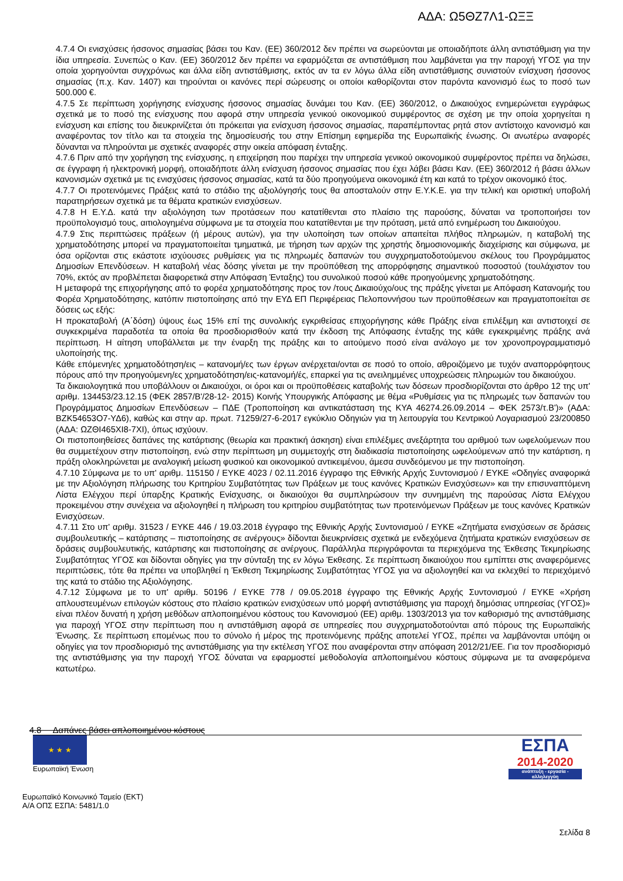ΑΔΑ: Ω5ΘΖ7Λ1-ΩΞΞ
4.7.4 Οι ενισχύσεις ήσσονος σημασίας βάσει του Καν. (ΕΕ) 360/2012 δεν πρέπει να σωρεύονται με οποιαδήποτε άλλη αντιστάθμιση για την ίδια υπηρεσία. Συνεπώς ο Καν. (ΕΕ) 360/2012 δεν πρέπει να εφαρμόζεται σε αντιστάθμιση που λαμβάνεται για την παροχή ΥΓΟΣ για την οποία χορηγούνται συγχρόνως και άλλα είδη αντιστάθμισης, εκτός αν τα εν λόγω άλλα είδη αντιστάθμισης συνιστούν ενίσχυση ήσσονος σημασίας (π.χ. Καν. 1407) και τηρούνται οι κανόνες περί σώρευσης οι οποίοι καθορίζονται στον παρόντα κανονισμό έως το ποσό των 500.000 €.
4.7.5 Σε περίπτωση χορήγησης ενίσχυσης ήσσονος σημασίας δυνάμει του Καν. (ΕΕ) 360/2012, ο Δικαιούχος ενημερώνεται εγγράφως σχετικά με το ποσό της ενίσχυσης που αφορά στην υπηρεσία γενικού οικονομικού συμφέροντος σε σχέση με την οποία χορηγείται η ενίσχυση και επίσης του διευκρινίζεται ότι πρόκειται για ενίσχυση ήσσονος σημασίας, παραπέμποντας ρητά στον αντίστοιχο κανονισμό και αναφέροντας τον τίτλο και τα στοιχεία της δημοσίευσής του στην Επίσημη εφημερίδα της Ευρωπαϊκής ένωσης. Οι ανωτέρω αναφορές δύνανται να πληρούνται με σχετικές αναφορές στην οικεία απόφαση ένταξης.
4.7.6 Πριν από την χορήγηση της ενίσχυσης, η επιχείρηση που παρέχει την υπηρεσία γενικού οικονομικού συμφέροντος πρέπει να δηλώσει, σε έγγραφη ή ηλεκτρονική μορφή, οποιαδήποτε άλλη ενίσχυση ήσσονος σημασίας που έχει λάβει βάσει Καν. (ΕΕ) 360/2012 ή βάσει άλλων κανονισμών σχετικά με τις ενισχύσεις ήσσονος σημασίας, κατά τα δύο προηγούμενα οικονομικά έτη και κατά το τρέχον οικονομικό έτος.
4.7.7 Οι προτεινόμενες Πράξεις κατά το στάδιο της αξιολόγησής τους θα αποσταλούν στην Ε.Υ.Κ.Ε. για την τελική και οριστική υποβολή παρατηρήσεων σχετικά με τα θέματα κρατικών ενισχύσεων.
4.7.8 Η Ε.Υ.Δ. κατά την αξιολόγηση των προτάσεων που κατατίθενται στο πλαίσιο της παρούσης, δύναται να τροποποιήσει τον προϋπολογισμό τους, αιτιολογημένα σύμφωνα με τα στοιχεία που κατατίθενται με την πρόταση, μετά από ενημέρωση του Δικαιούχου.
4.7.9 Στις περιπτώσεις πράξεων (ή μέρους αυτών), για την υλοποίηση των οποίων απαιτείται πλήθος πληρωμών, η καταβολή της χρηματοδότησης μπορεί να πραγματοποιείται τμηματικά, με τήρηση των αρχών της χρηστής δημοσιονομικής διαχείρισης και σύμφωνα, με όσα ορίζονται στις εκάστοτε ισχύουσες ρυθμίσεις για τις πληρωμές δαπανών του συγχρηματοδοτούμενου σκέλους του Προγράμματος Δημοσίων Επενδύσεων. Η καταβολή νέας δόσης γίνεται με την προϋπόθεση της απορρόφησης σημαντικού ποσοστού (τουλάχιστον του 70%, εκτός αν προβλέπεται διαφορετικά στην Απόφαση Ένταξης) του συνολικού ποσού κάθε προηγούμενης χρηματοδότησης.
Η μεταφορά της επιχορήγησης από το φορέα χρηματοδότησης προς τον /τους Δικαιούχο/ους της πράξης γίνεται με Απόφαση Κατανομής του Φορέα Χρηματοδότησης, κατόπιν πιστοποίησης από την ΕΥΔ ΕΠ Περιφέρειας Πελοποννήσου των προϋποθέσεων και πραγματοποιείται σε δόσεις ως εξής:
Η προκαταβολή (Α΄δόση) ύψους έως 15% επί της συνολικής εγκριθείσας επιχορήγησης κάθε Πράξης είναι επιλέξιμη και αντιστοιχεί σε συγκεκριμένα παραδοτέα τα οποία θα προσδιορισθούν κατά την έκδοση της Απόφασης ένταξης της κάθε εγκεκριμένης πράξης ανά περίπτωση. Η αίτηση υποβάλλεται με την έναρξη της πράξης και το αιτούμενο ποσό είναι ανάλογο με τον χρονοπρογραμματισμό υλοποίησής της.
Κάθε επόμενη/ες χρηματοδότηση/εις – κατανομή/ες των έργων ανέρχεται/ονται σε ποσό το οποίο, αθροιζόμενο με τυχόν αναπορρόφητους πόρους από την προηγούμενη/ες χρηματοδότηση/εις-κατανομή/ές, επαρκεί για τις ανειλημμένες υποχρεώσεις πληρωμών του δικαιούχου.
Τα δικαιολογητικά που υποβάλλουν οι Δικαιούχοι, οι όροι και οι προϋποθέσεις καταβολής των δόσεων προσδιορίζονται στο άρθρο 12 της υπ' αριθμ. 134453/23.12.15 (ΦΕΚ 2857/Β'/28-12- 2015) Κοινής Υπουργικής Απόφασης με θέμα «Ρυθμίσεις για τις πληρωμές των δαπανών του Προγράμματος Δημοσίων Επενδύσεων – ΠΔΕ (Τροποποίηση και αντικατάσταση της ΚΥΑ 46274.26.09.2014 – ΦΕΚ 2573/τ.Β')» (ΑΔΑ: ΒΖΚ54653Ο7-ΥΔ6), καθώς και στην αρ. πρωτ. 71259/27-6-2017 εγκύκλιο Οδηγιών για τη λειτουργία του Κεντρικού Λογαριασμού 23/200850 (ΑΔΑ: ΩΖΘΙ465ΧΙ8-7ΧΙ), όπως ισχύουν.
Οι πιστοποιηθείσες δαπάνες της κατάρτισης (θεωρία και πρακτική άσκηση) είναι επιλέξιμες ανεξάρτητα του αριθμού των ωφελούμενων που θα συμμετέχουν στην πιστοποίηση, ενώ στην περίπτωση μη συμμετοχής στη διαδικασία πιστοποίησης ωφελούμενων από την κατάρτιση, η πράξη ολοκληρώνεται με αναλογική μείωση φυσικού και οικονομικού αντικειμένου, άμεσα συνδεόμενου με την πιστοποίηση.
4.7.10 Σύμφωνα με το υπ' αριθμ. 115150 / ΕΥΚΕ 4023 / 02.11.2016 έγγραφο της Εθνικής Αρχής Συντονισμού / ΕΥΚΕ «Οδηγίες αναφορικά με την Αξιολόγηση πλήρωσης του Κριτηρίου Συμβατότητας των Πράξεων με τους κανόνες Κρατικών Ενισχύσεων» και την επισυναπτόμενη Λίστα Ελέγχου περί ύπαρξης Κρατικής Ενίσχυσης, οι δικαιούχοι θα συμπληρώσουν την συνημμένη της παρούσας Λίστα Ελέγχου προκειμένου στην συνέχεια να αξιολογηθεί η πλήρωση του κριτηρίου συμβατότητας των προτεινόμενων Πράξεων με τους κανόνες Κρατικών Ενισχύσεων.
4.7.11 Στο υπ' αριθμ. 31523 / ΕΥΚΕ 446 / 19.03.2018 έγγραφο της Εθνικής Αρχής Συντονισμού / ΕΥΚΕ «Ζητήματα ενισχύσεων σε δράσεις συμβουλευτικής – κατάρτισης – πιστοποίησης σε ανέργους» δίδονται διευκρινίσεις σχετικά με ενδεχόμενα ζητήματα κρατικών ενισχύσεων σε δράσεις συμβουλευτικής, κατάρτισης και πιστοποίησης σε ανέργους. Παράλληλα περιγράφονται τα περιεχόμενα της Έκθεσης Τεκμηρίωσης Συμβατότητας ΥΓΟΣ και δίδονται οδηγίες για την σύνταξη της εν λόγω Έκθεσης. Σε περίπτωση δικαιούχου που εμπίπτει στις αναφερόμενες περιπτώσεις, τότε θα πρέπει να υποβληθεί η Έκθεση Τεκμηρίωσης Συμβατότητας ΥΓΟΣ για να αξιολογηθεί και να εκλεχθεί το περιεχόμενό της κατά το στάδιο της Αξιολόγησης.
4.7.12 Σύμφωνα με το υπ' αριθμ. 50196 / ΕΥΚΕ 778 / 09.05.2018 έγγραφο της Εθνικής Αρχής Συντονισμού / ΕΥΚΕ «Χρήση απλουστευμένων επιλογών κόστους στο πλαίσιο κρατικών ενισχύσεων υπό μορφή αντιστάθμισης για παροχή δημόσιας υπηρεσίας (ΥΓΟΣ)» είναι πλέον δυνατή η χρήση μεθόδων απλοποιημένου κόστους του Κανονισμού (ΕΕ) αριθμ. 1303/2013 για τον καθορισμό της αντιστάθμισης για παροχή ΥΓΟΣ στην περίπτωση που η αντιστάθμιση αφορά σε υπηρεσίες που συγχρηματοδοτούνται από πόρους της Ευρωπαϊκής Ένωσης. Σε περίπτωση επομένως που το σύνολο ή μέρος της προτεινόμενης πράξης αποτελεί ΥΓΟΣ, πρέπει να λαμβάνονται υπόψη οι οδηγίες για τον προσδιορισμό της αντιστάθμισης για την εκτέλεση ΥΓΟΣ που αναφέρονται στην απόφαση 2012/21/ΕΕ. Για τον προσδιορισμό της αντιστάθμισης για την παροχή ΥΓΟΣ δύναται να εφαρμοστεί μεθοδολογία απλοποιημένου κόστους σύμφωνα με τα αναφερόμενα κατωτέρω.
4.8 Δαπάνες βάσει απλοποιημένου κόστους
★ ★ ★
Ευρωπαϊκή Ένωση
ΕΣΠΑ
2014-2020
ανάπτυξη - εργασία - αλληλεγγύη
Ευρωπαϊκό Κοινωνικό Ταμείο (ΕΚΤ)
Α/Α ΟΠΣ ΕΣΠΑ: 5481/1.0
Σελίδα 8